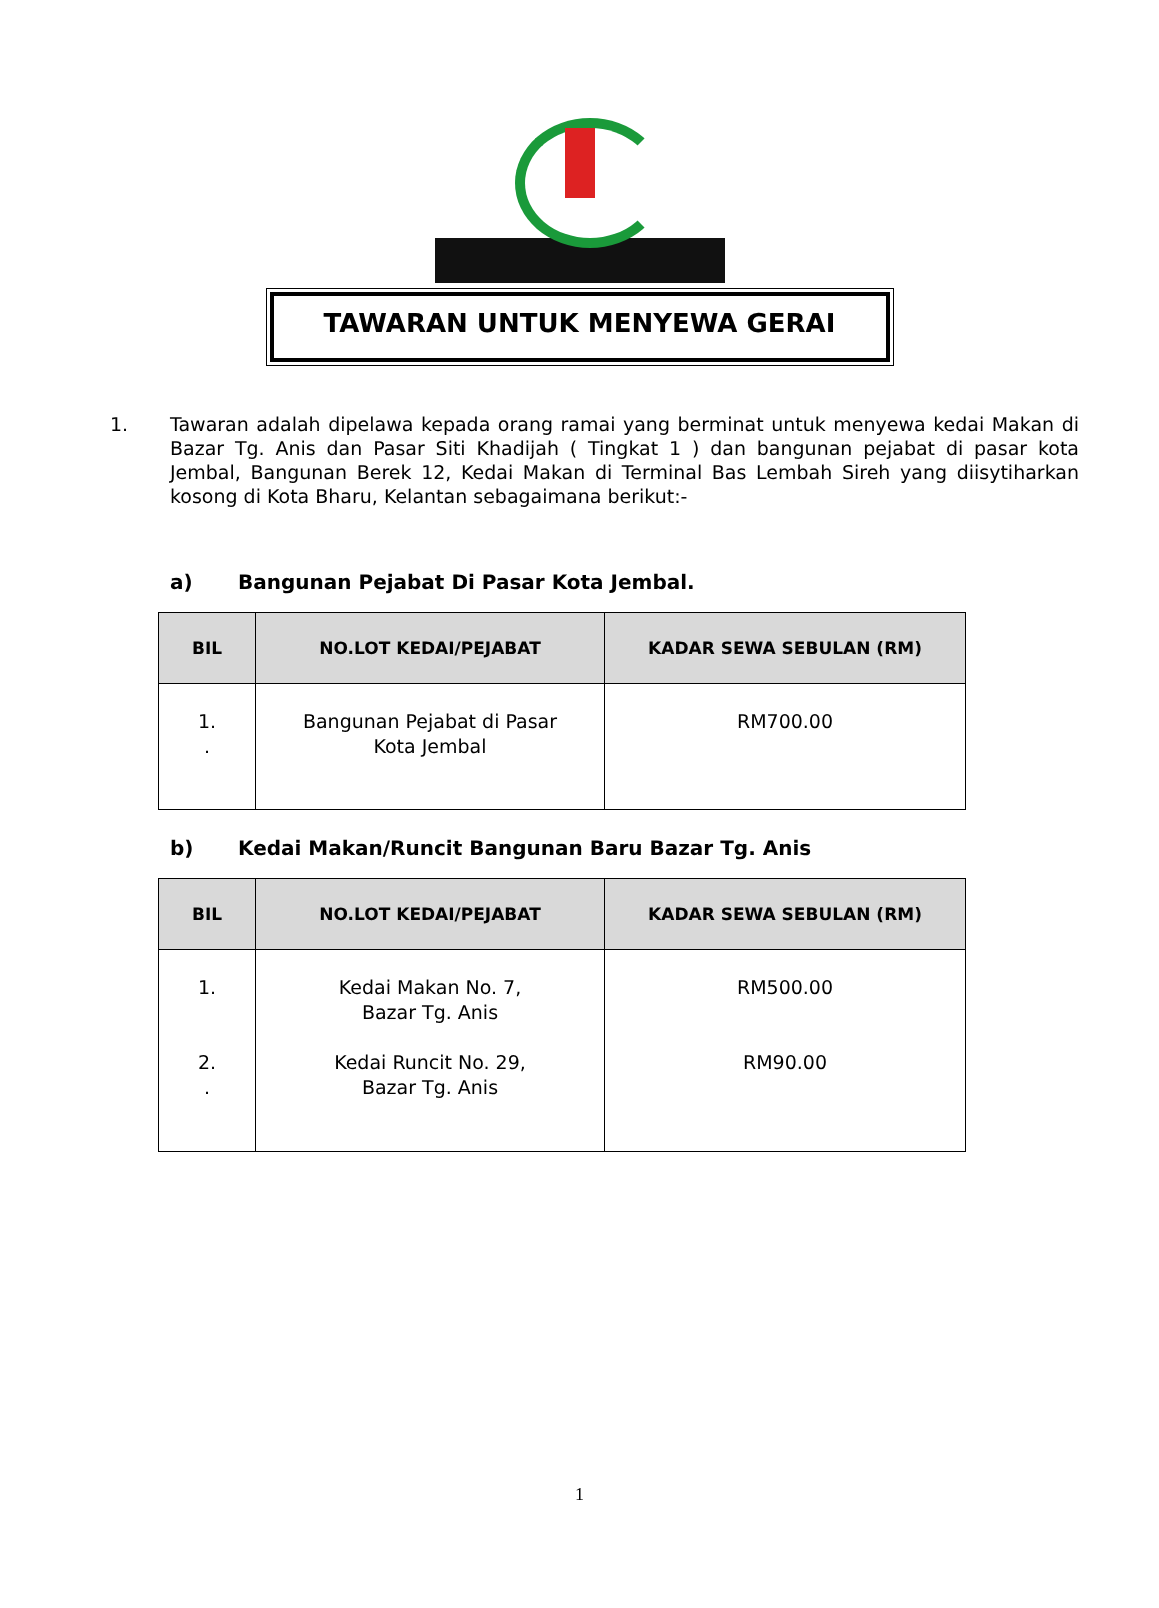TAWARAN UNTUK MENYEWA GERAI
1. Tawaran adalah dipelawa kepada orang ramai yang berminat untuk menyewa kedai Makan di Bazar Tg. Anis dan Pasar Siti Khadijah ( Tingkat 1 ) dan bangunan pejabat di pasar kota Jembal, Bangunan Berek 12, Kedai Makan di Terminal Bas Lembah Sireh yang diisytiharkan kosong di Kota Bharu, Kelantan sebagaimana berikut:-
a) Bangunan Pejabat Di Pasar Kota Jembal.
| BIL | NO.LOT KEDAI/PEJABAT | KADAR SEWA SEBULAN (RM) |
| --- | --- | --- |
| 1. . | Bangunan Pejabat di Pasar Kota Jembal | RM700.00 |
b) Kedai Makan/Runcit Bangunan Baru Bazar Tg. Anis
| BIL | NO.LOT KEDAI/PEJABAT | KADAR SEWA SEBULAN (RM) |
| --- | --- | --- |
| 1. 2. . | Kedai Makan No. 7, Bazar Tg. Anis Kedai Runcit No. 29, Bazar Tg. Anis | RM500.00 RM90.00 |
1